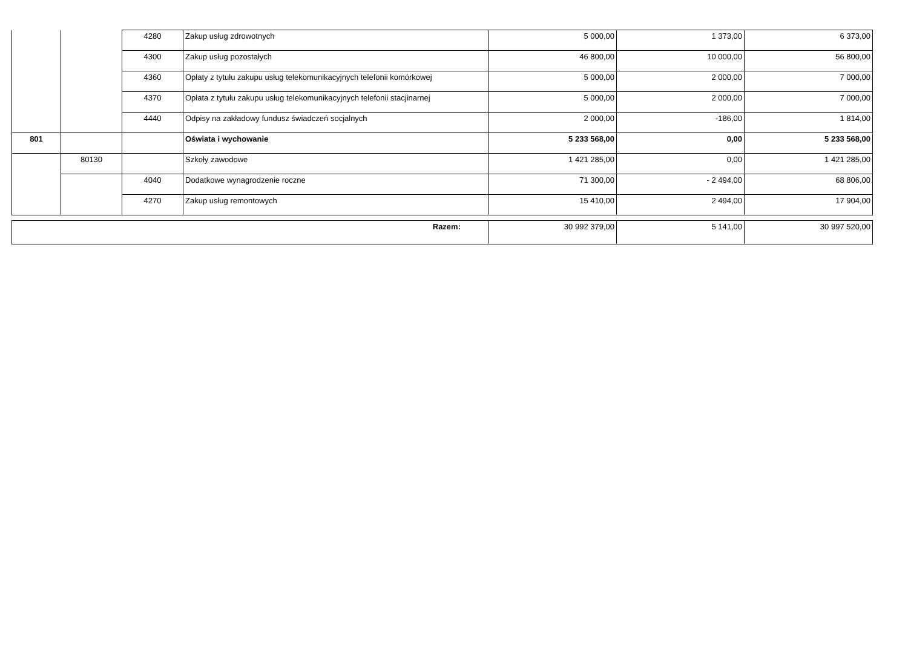| | | 4280 | Zakup usług zdrowotnych | 5 000,00 | 1 373,00 | 6 373,00 |
| | | 4300 | Zakup usług pozostałych | 46 800,00 | 10 000,00 | 56 800,00 |
| | | 4360 | Opłaty z tytułu zakupu usług telekomunikacyjnych telefonii komórkowej | 5 000,00 | 2 000,00 | 7 000,00 |
| | | 4370 | Opłata z tytułu zakupu usług telekomunikacyjnych telefonii stacjinarnej | 5 000,00 | 2 000,00 | 7 000,00 |
| | | 4440 | Odpisy na zakładowy fundusz świadczeń socjalnych | 2 000,00 | -186,00 | 1 814,00 |
| 801 | | | Oświata i wychowanie | 5 233 568,00 | 0,00 | 5 233 568,00 |
| | 80130 | | Szkoły zawodowe | 1 421 285,00 | 0,00 | 1 421 285,00 |
| | | 4040 | Dodatkowe wynagrodzenie roczne | 71 300,00 | - 2 494,00 | 68 806,00 |
| | | 4270 | Zakup usług remontowych | 15 410,00 | 2 494,00 | 17 904,00 |
| Razem: | 30 992 379,00 | 5 141,00 | 30 997 520,00 |